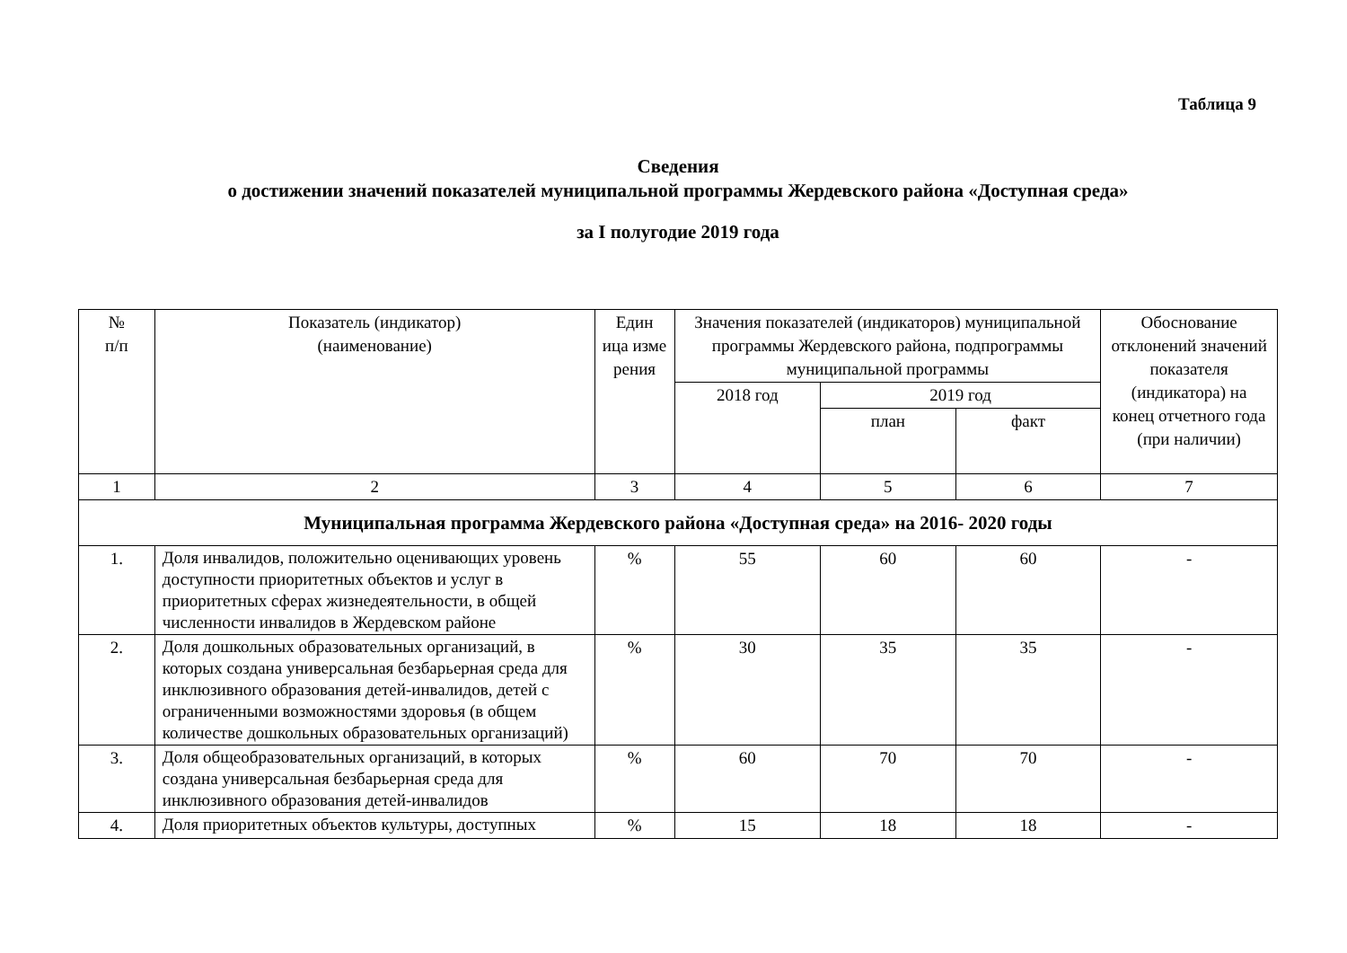Таблица 9
Сведения
о достижении значений показателей муниципальной программы Жердевского района «Доступная среда»
за I полугодие 2019 года
| № п/п | Показатель (индикатор) (наименование) | Един ица изме рения | Значения показателей (индикаторов) муниципальной программы Жердевского района, подпрограммы муниципальной программы | | | Обоснование отклонений значений показателя (индикатора) на конец отчетного года (при наличии) |
| --- | --- | --- | --- | --- | --- | --- |
| | | | 2018 год | 2019 год | | |
| | | | | план | факт | |
| 1 | 2 | 3 | 4 | 5 | 6 | 7 |
| Муниципальная программа Жердевского района «Доступная среда» на 2016- 2020 годы | | | | | | |
| 1. | Доля инвалидов, положительно оценивающих уровень доступности приоритетных объектов и услуг в приоритетных сферах жизнедеятельности, в общей численности инвалидов в Жердевском районе | % | 55 | 60 | 60 | - |
| 2. | Доля дошкольных образовательных организаций, в которых создана универсальная безбарьерная среда для инклюзивного образования детей-инвалидов, детей с ограниченными возможностями здоровья (в общем количестве дошкольных образовательных организаций) | % | 30 | 35 | 35 | - |
| 3. | Доля общеобразовательных организаций, в которых создана универсальная безбарьерная среда для инклюзивного образования детей-инвалидов | % | 60 | 70 | 70 | - |
| 4. | Доля приоритетных объектов культуры, доступных | % | 15 | 18 | 18 | - |